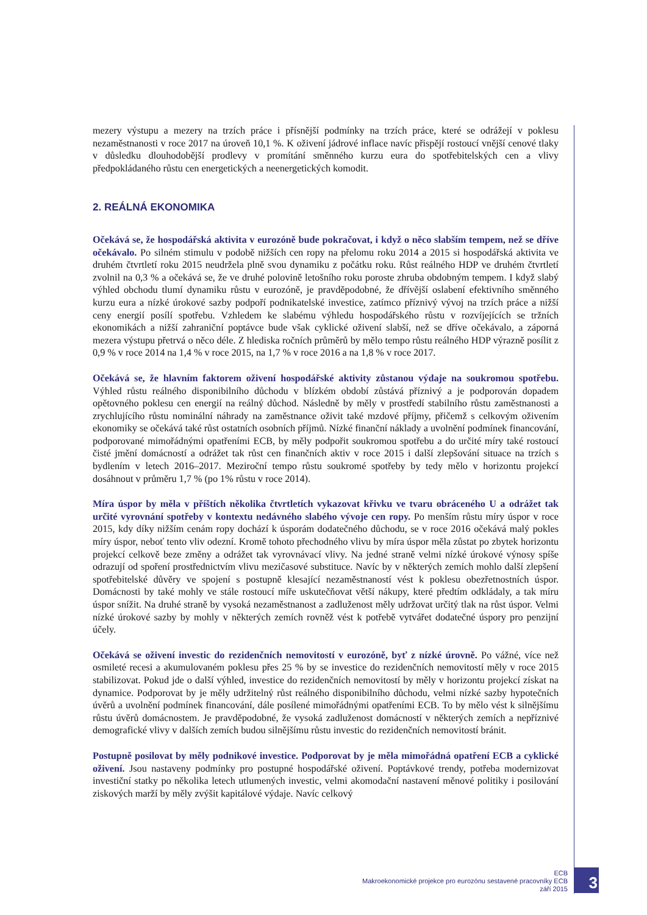mezery výstupu a mezery na trzích práce i přísnější podmínky na trzích práce, které se odrážejí v poklesu nezaměstnanosti v roce 2017 na úroveň 10,1 %. K oživení jádrové inflace navíc přispějí rostoucí vnější cenové tlaky v důsledku dlouhodobější prodlevy v promítání směnného kurzu eura do spotřebitelských cen a vlivy předpokládaného růstu cen energetických a neenergetických komodit.
2. REÁLNÁ EKONOMIKA
Očekává se, že hospodářská aktivita v eurozóně bude pokračovat, i když o něco slabším tempem, než se dříve očekávalo. Po silném stimulu v podobě nižších cen ropy na přelomu roku 2014 a 2015 si hospodářská aktivita ve druhém čtvrtletí roku 2015 neudržela plně svou dynamiku z počátku roku. Růst reálného HDP ve druhém čtvrtletí zvolnil na 0,3 % a očekává se, že ve druhé polovině letošního roku poroste zhruba obdobným tempem. I když slabý výhled obchodu tlumí dynamiku růstu v eurozóně, je pravděpodobné, že dřívější oslabení efektivního směnného kurzu eura a nízké úrokové sazby podpoří podnikatelské investice, zatímco příznivý vývoj na trzích práce a nižší ceny energií posílí spotřebu. Vzhledem ke slabému výhledu hospodářského růstu v rozvíjejících se tržních ekonomikách a nižší zahraniční poptávce bude však cyklické oživení slabší, než se dříve očekávalo, a záporná mezera výstupu přetrvá o něco déle. Z hlediska ročních průměrů by mělo tempo růstu reálného HDP výrazně posílit z 0,9 % v roce 2014 na 1,4 % v roce 2015, na 1,7 % v roce 2016 a na 1,8 % v roce 2017.
Očekává se, že hlavním faktorem oživení hospodářské aktivity zůstanou výdaje na soukromou spotřebu. Výhled růstu reálného disponibilního důchodu v blízkém období zůstává příznivý a je podporován dopadem opětovného poklesu cen energií na reálný důchod. Následně by měly v prostředí stabilního růstu zaměstnanosti a zrychlujícího růstu nominální náhrady na zaměstnance oživit také mzdové příjmy, přičemž s celkovým oživením ekonomiky se očekává také růst ostatních osobních příjmů. Nízké finanční náklady a uvolnění podmínek financování, podporované mimořádnými opatřeními ECB, by měly podpořit soukromou spotřebu a do určité míry také rostoucí čisté jmění domácností a odrážet tak růst cen finančních aktiv v roce 2015 i další zlepšování situace na trzích s bydlením v letech 2016–2017. Meziroční tempo růstu soukromé spotřeby by tedy mělo v horizontu projekcí dosáhnout v průměru 1,7 % (po 1% růstu v roce 2014).
Míra úspor by měla v příštích několika čtvrtletích vykazovat křivku ve tvaru obráceného U a odrážet tak určité vyrovnání spotřeby v kontextu nedávného slabého vývoje cen ropy. Po menším růstu míry úspor v roce 2015, kdy díky nižším cenám ropy dochází k úsporám dodatečného důchodu, se v roce 2016 očekává malý pokles míry úspor, neboť tento vliv odezní. Kromě tohoto přechodného vlivu by míra úspor měla zůstat po zbytek horizontu projekcí celkově beze změny a odrážet tak vyrovnávací vlivy. Na jedné straně velmi nízké úrokové výnosy spíše odrazují od spoření prostřednictvím vlivu mezičasové substituce. Navíc by v některých zemích mohlo další zlepšení spotřebitelské důvěry ve spojení s postupně klesající nezaměstnaností vést k poklesu obezřetnostních úspor. Domácnosti by také mohly ve stále rostoucí míře uskutečňovat větší nákupy, které předtím odkládaly, a tak míru úspor snížit. Na druhé straně by vysoká nezaměstnanost a zadluženost měly udržovat určitý tlak na růst úspor. Velmi nízké úrokové sazby by mohly v některých zemích rovněž vést k potřebě vytvářet dodatečné úspory pro penzijní účely.
Očekává se oživení investic do rezidenčních nemovitostí v eurozóně, byť z nízké úrovně. Po vážné, více než osmileté recesi a akumulovaném poklesu přes 25 % by se investice do rezidenčních nemovitostí měly v roce 2015 stabilizovat. Pokud jde o další výhled, investice do rezidenčních nemovitostí by měly v horizontu projekcí získat na dynamice. Podporovat by je měly udržitelný růst reálného disponibilního důchodu, velmi nízké sazby hypotečních úvěrů a uvolnění podmínek financování, dále posílené mimořádnými opatřeními ECB. To by mělo vést k silnějšímu růstu úvěrů domácnostem. Je pravděpodobné, že vysoká zadluženost domácností v některých zemích a nepříznivé demografické vlivy v dalších zemích budou silnějšímu růstu investic do rezidenčních nemovitostí bránit.
Postupně posilovat by měly podnikové investice. Podporovat by je měla mimořádná opatření ECB a cyklické oživení. Jsou nastaveny podmínky pro postupné hospodářské oživení. Poptávkové trendy, potřeba modernizovat investiční statky po několika letech utlumených investic, velmi akomodační nastavení měnové politiky i posilování ziskových marží by měly zvýšit kapitálové výdaje. Navíc celkový
ECB
Makroekonomické projekce pro eurozónu sestavené pracovníky ECB
září 2015
3